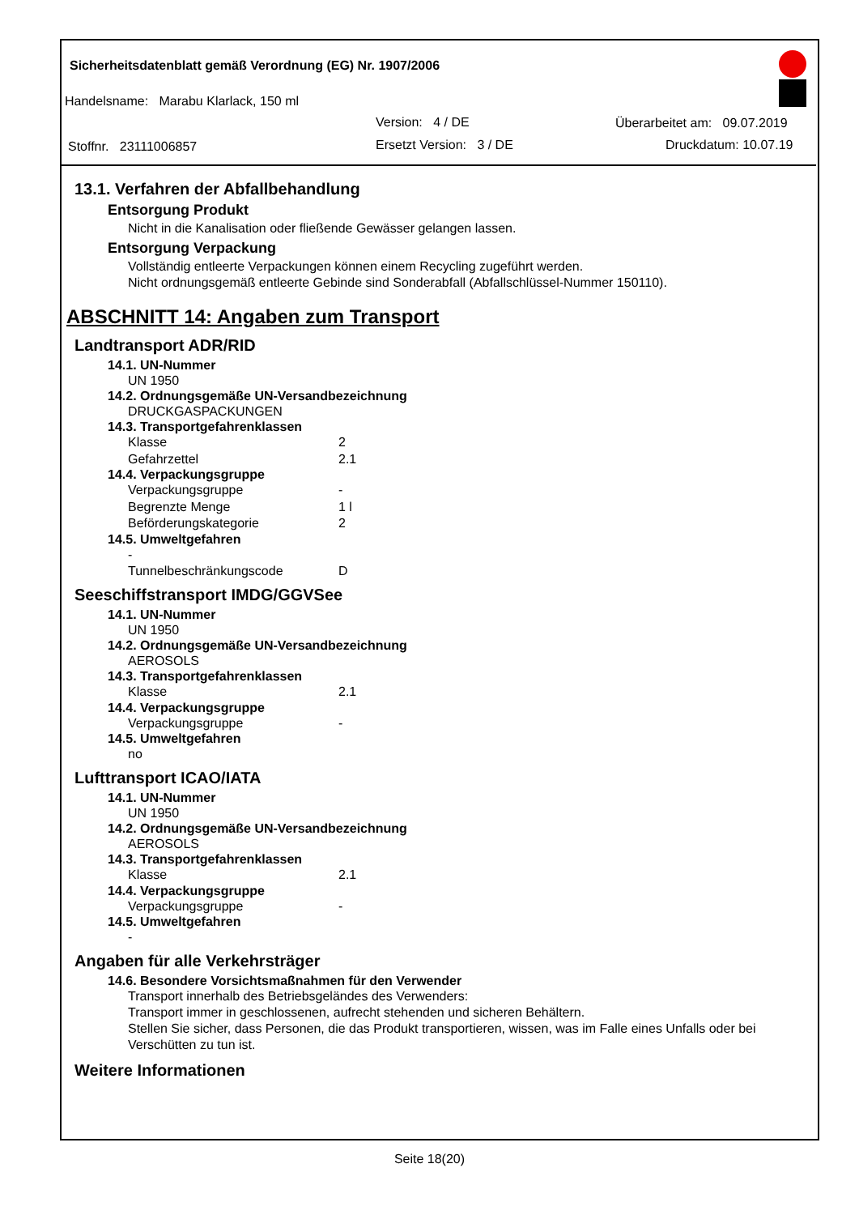Sicherheitsdatenblatt gemäß Verordnung (EG) Nr. 1907/2006
Handelsname: Marabu Klarlack, 150 ml
Version: 4 / DE Überarbeitet am: 09.07.2019
Stoffnr. 23111006857 Ersetzt Version: 3 / DE Druckdatum: 10.07.19
13.1. Verfahren der Abfallbehandlung
Entsorgung Produkt
Nicht in die Kanalisation oder fließende Gewässer gelangen lassen.
Entsorgung Verpackung
Vollständig entleerte Verpackungen können einem Recycling zugeführt werden.
Nicht ordnungsgemäß entleerte Gebinde sind Sonderabfall (Abfallschlüssel-Nummer 150110).
ABSCHNITT 14: Angaben zum Transport
Landtransport ADR/RID
14.1. UN-Nummer
UN 1950
14.2. Ordnungsgemäße UN-Versandbezeichnung
DRUCKGASPACKUNGEN
14.3. Transportgefahrenklassen
Klasse 2
Gefahrzettel 2.1
14.4. Verpackungsgruppe
Verpackungsgruppe -
Begrenzte Menge 1 l
Beförderungskategorie 2
14.5. Umweltgefahren
-
Tunnelbeschränkungscode D
Seeschiffstransport IMDG/GGVSee
14.1. UN-Nummer
UN 1950
14.2. Ordnungsgemäße UN-Versandbezeichnung
AEROSOLS
14.3. Transportgefahrenklassen
Klasse 2.1
14.4. Verpackungsgruppe
Verpackungsgruppe -
14.5. Umweltgefahren
no
Lufttransport ICAO/IATA
14.1. UN-Nummer
UN 1950
14.2. Ordnungsgemäße UN-Versandbezeichnung
AEROSOLS
14.3. Transportgefahrenklassen
Klasse 2.1
14.4. Verpackungsgruppe
Verpackungsgruppe -
14.5. Umweltgefahren
-
Angaben für alle Verkehrsträger
14.6. Besondere Vorsichtsmaßnahmen für den Verwender
Transport innerhalb des Betriebsgeländes des Verwenders:
Transport immer in geschlossenen, aufrecht stehenden und sicheren Behältern.
Stellen Sie sicher, dass Personen, die das Produkt transportieren, wissen, was im Falle eines Unfalls oder bei Verschütten zu tun ist.
Weitere Informationen
Seite 18(20)